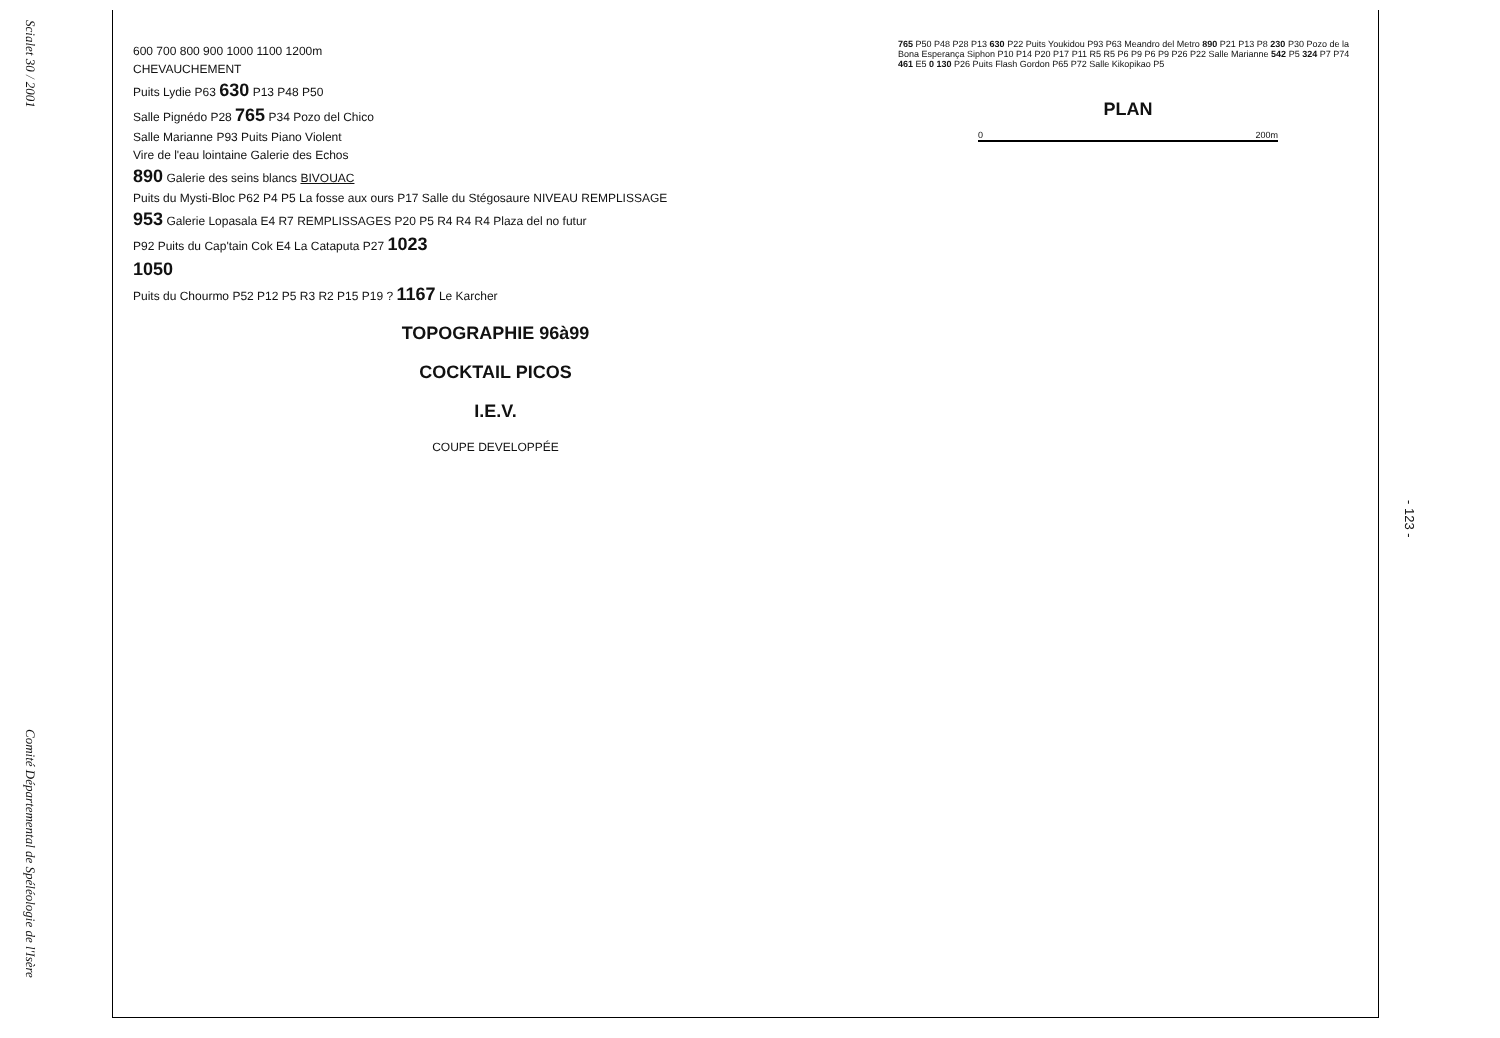Scialet 30 / 2001
Comité Départemental de Spéléologie de l'Isère
600 700 800 900 1000 1100 1200m
CHEVAUCHEMENT
Puits Lydie P63 630 P13 P48 P50
Salle Pignédo P28 765 P34 Pozo del Chico
Salle Marianne P93 Puits Piano Violent
Vire de l'eau lointaine Galerie des Echos
890 Galerie des seins blancs BIVOUAC
Puits du Mysti-Bloc P62 P4 P5 La fosse aux ours P17 Salle du Stégosaure NIVEAU REMPLISSAGE
953 Galerie Lopasala E4 R7 REMPLISSAGES P20 P5 R4 R4 R4 Plaza del no futur
P92 Puits du Cap'tain Cok E4 La Cataputa P27 1023
1050
Puits du Chourmo P52 P12 P5 R3 R2 P15 P19 ? 1167 Le Karcher
TOPOGRAPHIE 96à99
COCKTAIL PICOS
I.E.V.
COUPE DEVELOPPÉE
765 P50 P48 P28 P13 630 P22 Puits Youkidou P93 P63 Meandro del Metro 890 P21 P13 P8 230 P30 Pozo de la Bona Esperança Siphon P10 P14 P20 P17 P11 R5 R5 P6 P9 P6 P9 P26 P22 Salle Marianne 542 P5 324 P7 P74 461 E5 0 130 P26 Puits Flash Gordon P65 P72 Salle Kikopikao P5
PLAN
0 200m
- 123 -